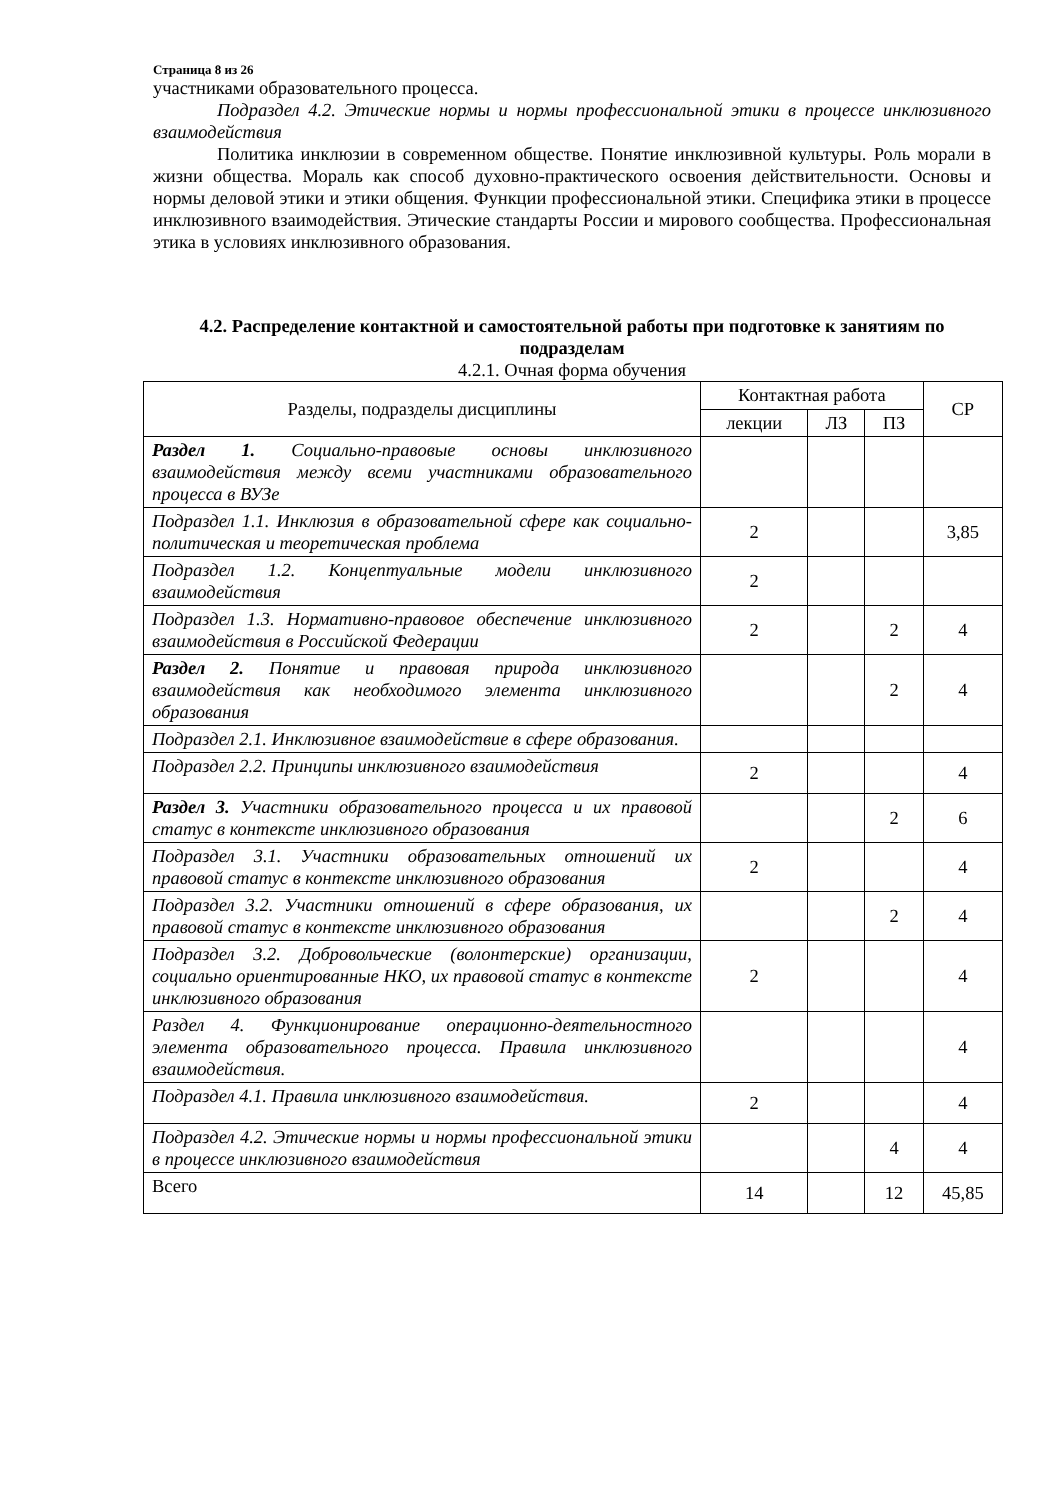Страница 8 из 26
участниками образовательного процесса.
Подраздел 4.2. Этические нормы и нормы профессиональной этики в процессе инклюзивного взаимодействия
Политика инклюзии в современном обществе. Понятие инклюзивной культуры. Роль морали в жизни общества. Мораль как способ духовно-практического освоения действительности. Основы и нормы деловой этики и этики общения. Функции профессиональной этики. Специфика этики в процессе инклюзивного взаимодействия. Этические стандарты России и мирового сообщества. Профессиональная этика в условиях инклюзивного образования.
4.2. Распределение контактной и самостоятельной работы при подготовке к занятиям по подразделам
4.2.1. Очная форма обучения
| Разделы, подразделы дисциплины | Контактная работа | | | СР |
| --- | --- | --- | --- | --- |
| | лекции | ЛЗ | ПЗ | |
| Раздел 1. Социально-правовые основы инклюзивного взаимодействия между всеми участниками образовательного процесса в ВУЗе | | | | |
| Подраздел 1.1. Инклюзия в образовательной сфере как социально-политическая и теоретическая проблема | 2 | | | 3,85 |
| Подраздел 1.2. Концептуальные модели инклюзивного взаимодействия | 2 | | | |
| Подраздел 1.3. Нормативно-правовое обеспечение инклюзивного взаимодействия в Российской Федерации | 2 | | 2 | 4 |
| Раздел 2. Понятие и правовая природа инклюзивного взаимодействия как необходимого элемента инклюзивного образования | | | 2 | 4 |
| Подраздел 2.1. Инклюзивное взаимодействие в сфере образования. | | | | |
| Подраздел 2.2. Принципы инклюзивного взаимодействия | 2 | | | 4 |
| Раздел 3. Участники образовательного процесса и их правовой статус в контексте инклюзивного образования | | | 2 | 6 |
| Подраздел 3.1. Участники образовательных отношений их правовой статус в контексте инклюзивного образования | 2 | | | 4 |
| Подраздел 3.2. Участники отношений в сфере образования, их правовой статус в контексте инклюзивного образования | | | 2 | 4 |
| Подраздел 3.2. Добровольческие (волонтерские) организации, социально ориентированные НКО, их правовой статус в контексте инклюзивного образования | 2 | | | 4 |
| Раздел 4. Функционирование операционно-деятельностного элемента образовательного процесса. Правила инклюзивного взаимодействия. | | | | 4 |
| Подраздел 4.1. Правила инклюзивного взаимодействия. | 2 | | | 4 |
| Подраздел 4.2. Этические нормы и нормы профессиональной этики в процессе инклюзивного взаимодействия | | | 4 | 4 |
| Всего | 14 | | 12 | 45,85 |